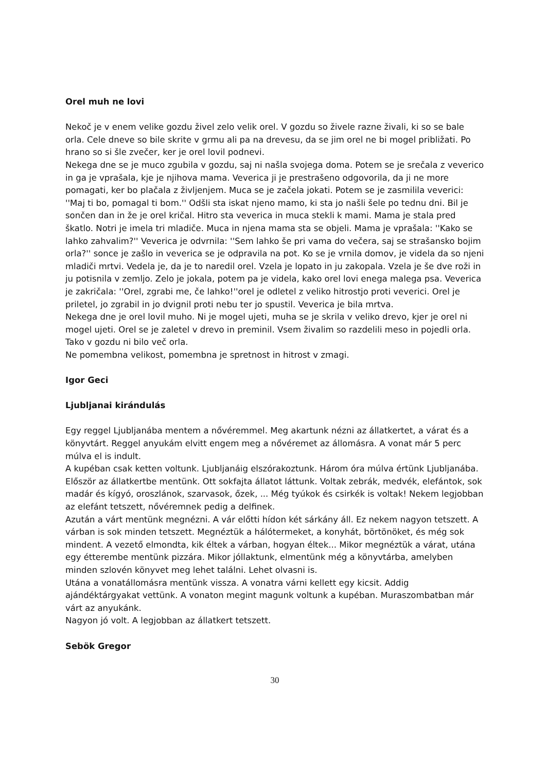Orel muh ne lovi
Nekoč je v enem velike gozdu živel zelo velik orel. V gozdu so živele razne živali, ki so se bale orla. Cele dneve so bile skrite v grmu ali pa na drevesu, da se jim orel ne bi mogel približati. Po hrano so si šle zvečer, ker je orel lovil podnevi.
Nekega dne se je muco zgubila v gozdu, saj ni našla svojega doma. Potem se je srečala z veverico in ga je vprašala, kje je njihova mama. Veverica ji je prestrašeno odgovorila, da ji ne more pomagati, ker bo plačala z življenjem. Muca se je začela jokati. Potem se je zasmilila veverici: ''Maj ti bo, pomagal ti bom.'' Odšli sta iskat njeno mamo, ki sta jo našli šele po tednu dni. Bil je sončen dan in že je orel kričal. Hitro sta veverica in muca stekli k mami. Mama je stala pred škatlo. Notri je imela tri mladiče. Muca in njena mama sta se objeli. Mama je vprašala: ''Kako se lahko zahvalim?'' Veverica je odvrnila: ''Sem lahko še pri vama do večera, saj se strašansko bojim orla?'' sonce je zašlo in veverica se je odpravila na pot. Ko se je vrnila domov, je videla da so njeni mladiči mrtvi. Vedela je, da je to naredil orel. Vzela je lopato in ju zakopala. Vzela je še dve roži in ju potisnila v zemljo. Zelo je jokala, potem pa je videla, kako orel lovi enega malega psa. Veverica je zakričala: ''Orel, zgrabi me, če lahko!''orel je odletel z veliko hitrostjo proti veverici. Orel je priletel, jo zgrabil in jo dvignil proti nebu ter jo spustil. Veverica je bila mrtva.
Nekega dne je orel lovil muho. Ni je mogel ujeti, muha se je skrila v veliko drevo, kjer je orel ni mogel ujeti. Orel se je zaletel v drevo in preminil. Vsem živalim so razdelili meso in pojedli orla. Tako v gozdu ni bilo več orla.
Ne pomembna velikost, pomembna je spretnost in hitrost v zmagi.
Igor Geci
Ljubljanai kirándulás
Egy reggel Ljubljanába mentem a nővéremmel. Meg akartunk nézni az állatkertet, a várat és a könyvtárt. Reggel anyukám elvitt engem meg a nővéremet az állomásra. A vonat már 5 perc múlva el is indult.
A kupéban csak ketten voltunk. Ljubljanáig elszórakoztunk. Három óra múlva értünk Ljubljanába. Először az állatkertbe mentünk. Ott sokfajta állatot láttunk. Voltak zebrák, medvék, elefántok, sok madár és kígyó, oroszlánok, szarvasok, őzek, ... Még tyúkok és csirkék is voltak! Nekem legjobban az elefánt tetszett, nővéremnek pedig a delfinek.
Azután a várt mentünk megnézni. A vár előtti hídon két sárkány áll. Ez nekem nagyon tetszett. A várban is sok minden tetszett. Megnéztük a hálótermeket, a konyhát, börtönöket, és még sok mindent. A vezető elmondta, kik éltek a várban, hogyan éltek... Mikor megnéztük a várat, utána egy étterembe mentünk pizzára. Mikor jóllaktunk, elmentünk még a könyvtárba, amelyben minden szlovén könyvet meg lehet találni. Lehet olvasni is.
Utána a vonatállomásra mentünk vissza. A vonatra várni kellett egy kicsit. Addig ajándéktárgyakat vettünk. A vonaton megint magunk voltunk a kupéban. Muraszombatban már várt az anyukánk.
Nagyon jó volt. A legjobban az állatkert tetszett.
Sebök Gregor
30